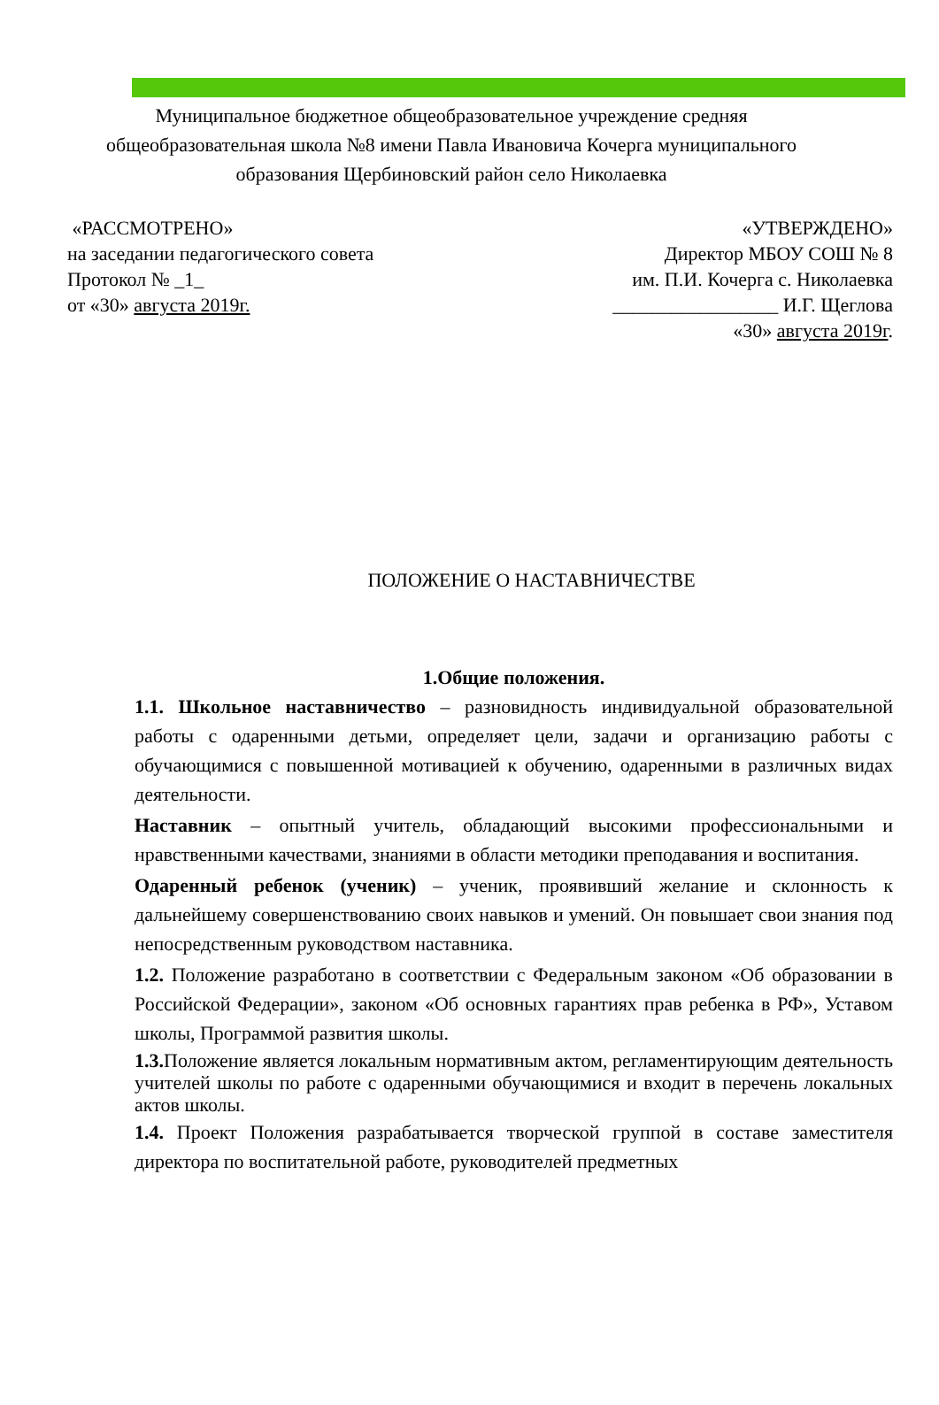Муниципальное бюджетное общеобразовательное учреждение средняя общеобразовательная школа №8 имени Павла Ивановича Кочерга муниципального образования Щербиновский район село Николаевка
«РАССМОТРЕНО»
на заседании педагогического совета
Протокол № _1_
от «30» августа 2019г.
«УТВЕРЖДЕНО»
Директор МБОУ СОШ № 8
им. П.И. Кочерга с. Николаевка
_________________ И.Г. Щеглова
«30» августа 2019г.
ПОЛОЖЕНИЕ О НАСТАВНИЧЕСТВЕ
1.Общие положения.
1.1. Школьное наставничество – разновидность индивидуальной образовательной работы с одаренными детьми, определяет цели, задачи и организацию работы с обучающимися с повышенной мотивацией к обучению, одаренными в различных видах деятельности.
Наставник – опытный учитель, обладающий высокими профессиональными и нравственными качествами, знаниями в области методики преподавания и воспитания.
Одаренный ребенок (ученик) – ученик, проявивший желание и склонность к дальнейшему совершенствованию своих навыков и умений. Он повышает свои знания под непосредственным руководством наставника.
1.2. Положение разработано в соответствии с Федеральным законом «Об образовании в Российской Федерации», законом «Об основных гарантиях прав ребенка в РФ», Уставом школы, Программой развития школы.
1.3. Положение является локальным нормативным актом, регламентирующим деятельность учителей школы по работе с одаренными обучающимися и входит в перечень локальных актов школы.
1.4. Проект Положения разрабатывается творческой группой в составе заместителя директора по воспитательной работе, руководителей предметных